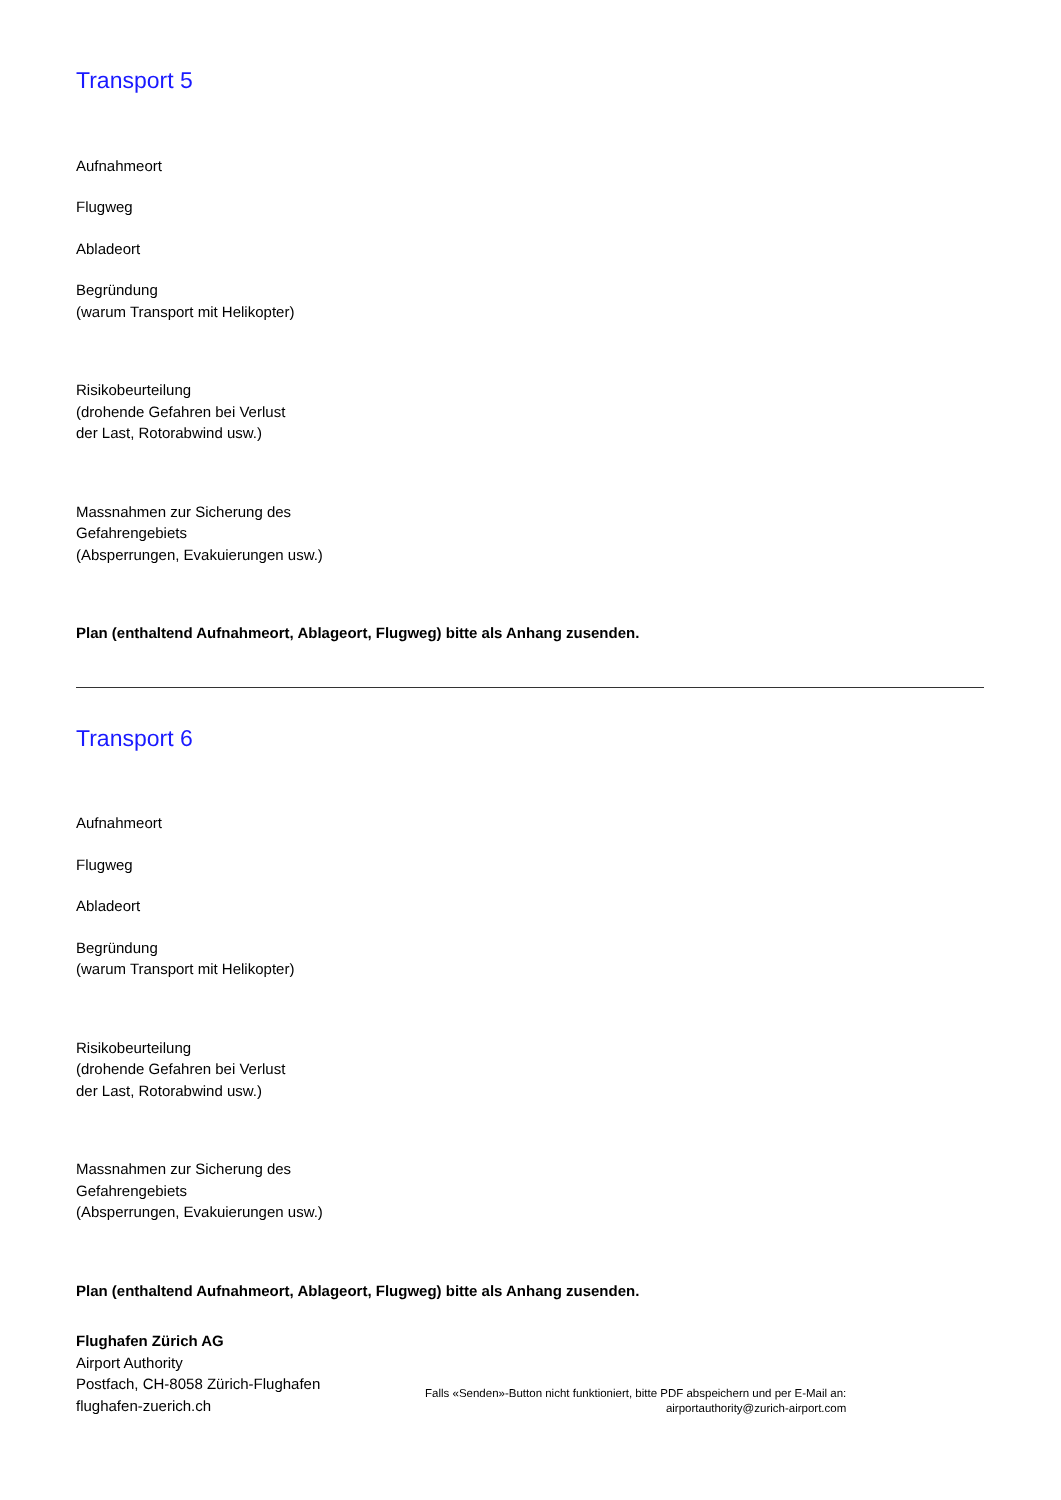Transport 5
Aufnahmeort
Flugweg
Abladeort
Begründung
(warum Transport mit Helikopter)
Risikobeurteilung
(drohende Gefahren bei Verlust
der Last, Rotorabwind usw.)
Massnahmen zur Sicherung des
Gefahrengebiets
(Absperrungen, Evakuierungen usw.)
Plan (enthaltend Aufnahmeort, Ablageort, Flugweg) bitte als Anhang zusenden.
Transport 6
Aufnahmeort
Flugweg
Abladeort
Begründung
(warum Transport mit Helikopter)
Risikobeurteilung
(drohende Gefahren bei Verlust
der Last, Rotorabwind usw.)
Massnahmen zur Sicherung des
Gefahrengebiets
(Absperrungen, Evakuierungen usw.)
Plan (enthaltend Aufnahmeort, Ablageort, Flugweg) bitte als Anhang zusenden.
Flughafen Zürich AG
Airport Authority
Postfach, CH-8058 Zürich-Flughafen
flughafen-zuerich.ch
Falls «Senden»-Button nicht funktioniert, bitte PDF abspeichern und per E-Mail an:
airportauthority@zurich-airport.com